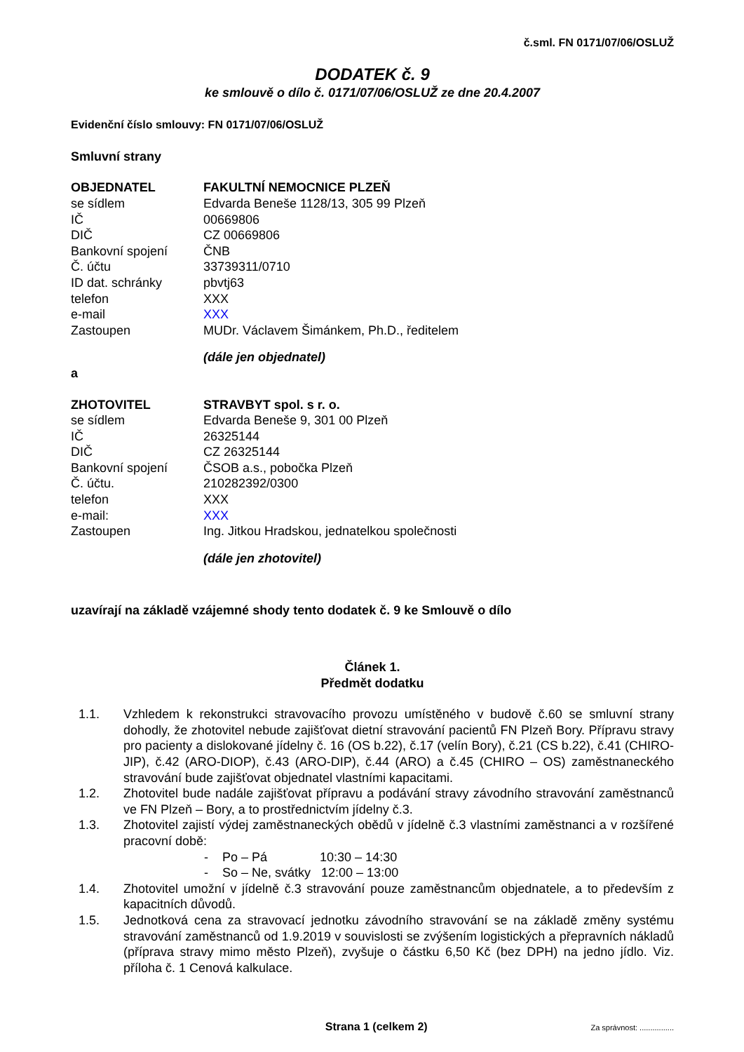č.sml. FN 0171/07/06/OSLUŽ
DODATEK č. 9
ke smlouvě o dílo č. 0171/07/06/OSLUŽ ze dne 20.4.2007
Evidenční číslo smlouvy: FN 0171/07/06/OSLUŽ
Smluvní strany
| OBJEDNATEL | FAKULTNÍ NEMOCNICE PLZEŇ |
| se sídlem | Edvarda Beneše 1128/13, 305 99 Plzeň |
| IČ | 00669806 |
| DIČ | CZ 00669806 |
| Bankovní spojení | ČNB |
| Č. účtu | 33739311/0710 |
| ID dat. schránky | pbvtj63 |
| telefon | XXX |
| e-mail | XXX |
| Zastoupen | MUDr. Václavem Šimánkem, Ph.D., ředitelem |
| | (dále jen objednatel) |
| a | |
| ZHOTOVITEL | STRAVBYT spol. s r. o. |
| se sídlem | Edvarda Beneše 9, 301 00 Plzeň |
| IČ | 26325144 |
| DIČ | CZ 26325144 |
| Bankovní spojení | ČSOB a.s., pobočka Plzeň |
| Č. účtu. | 210282392/0300 |
| telefon | XXX |
| e-mail: | XXX |
| Zastoupen | Ing. Jitkou Hradskou, jednatelkou společnosti |
| | (dále jen zhotovitel) |
uzavírají na základě vzájemné shody tento dodatek č. 9 ke Smlouvě o dílo
Článek 1.
Předmět dodatku
1.1. Vzhledem k rekonstrukci stravovacího provozu umístěného v budově č.60 se smluvní strany dohodly, že zhotovitel nebude zajišťovat dietní stravování pacientů FN Plzeň Bory. Přípravu stravy pro pacienty a dislokované jídelny č. 16 (OS b.22), č.17 (velín Bory), č.21 (CS b.22), č.41 (CHIRO-JIP), č.42 (ARO-DIOP), č.43 (ARO-DIP), č.44 (ARO) a č.45 (CHIRO – OS) zaměstnaneckého stravování bude zajišťovat objednatel vlastními kapacitami.
1.2. Zhotovitel bude nadále zajišťovat přípravu a podávání stravy závodního stravování zaměstnanců ve FN Plzeň – Bory, a to prostřednictvím jídelny č.3.
1.3. Zhotovitel zajistí výdej zaměstnaneckých obědů v jídelně č.3 vlastními zaměstnanci a v rozšířené pracovní době:
- Po – Pá 10:30 – 14:30
- So – Ne, svátky 12:00 – 13:00
1.4. Zhotovitel umožní v jídelně č.3 stravování pouze zaměstnancům objednatele, a to především z kapacitních důvodů.
1.5. Jednotková cena za stravovací jednotku závodního stravování se na základě změny systému stravování zaměstnanců od 1.9.2019 v souvislosti se zvýšením logistických a přepravních nákladů (příprava stravy mimo město Plzeň), zvyšuje o částku 6,50 Kč (bez DPH) na jedno jídlo. Viz. příloha č. 1 Cenová kalkulace.
Strana 1 (celkem 2) Za správnost: ................